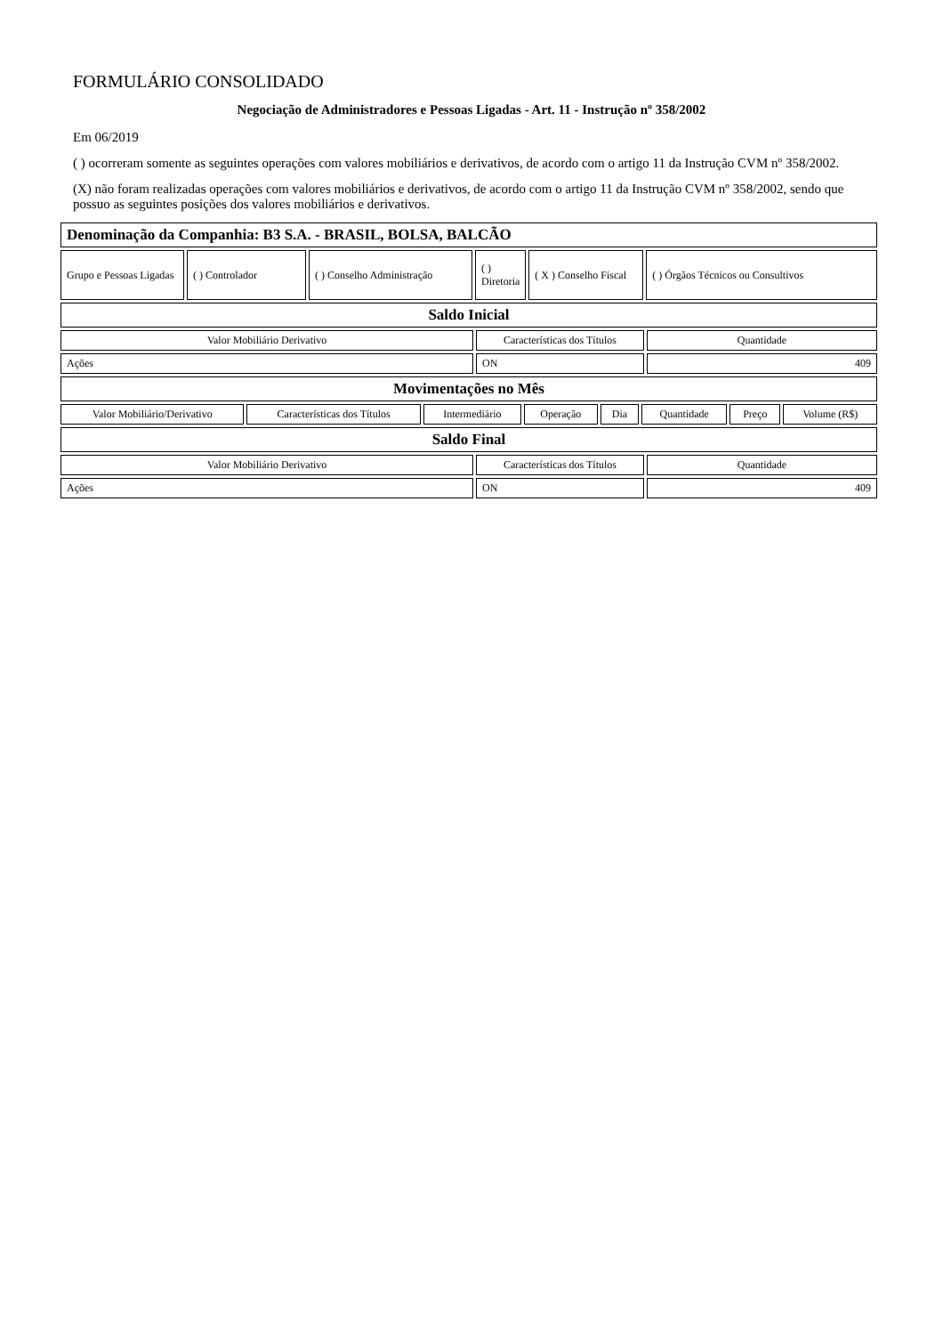FORMULÁRIO CONSOLIDADO
Negociação de Administradores e Pessoas Ligadas - Art. 11 - Instrução nº 358/2002
Em 06/2019
( ) ocorreram somente as seguintes operações com valores mobiliários e derivativos, de acordo com o artigo 11 da Instrução CVM nº 358/2002.
(X) não foram realizadas operações com valores mobiliários e derivativos, de acordo com o artigo 11 da Instrução CVM nº 358/2002, sendo que possuo as seguintes posições dos valores mobiliários e derivativos.
| Denominação da Companhia: B3 S.A. - BRASIL, BOLSA, BALCÃO |
| Grupo e Pessoas Ligadas | ( ) Controlador | ( ) Conselho Administração | ( ) Diretoria | ( X ) Conselho Fiscal | ( ) Órgãos Técnicos ou Consultivos |
| Saldo Inicial |
| Valor Mobiliário Derivativo | Características dos Títulos | Quantidade |
| --- | --- | --- |
| Ações | ON | 409 |
| Movimentações no Mês |
| Valor Mobiliário/Derivativo | Características dos Títulos | Intermediário | Operação | Dia | Quantidade | Preço | Volume (R$) |
| --- | --- | --- | --- | --- | --- | --- | --- |
| Saldo Final |
| Valor Mobiliário Derivativo | Características dos Títulos | Quantidade |
| --- | --- | --- |
| Ações | ON | 409 |